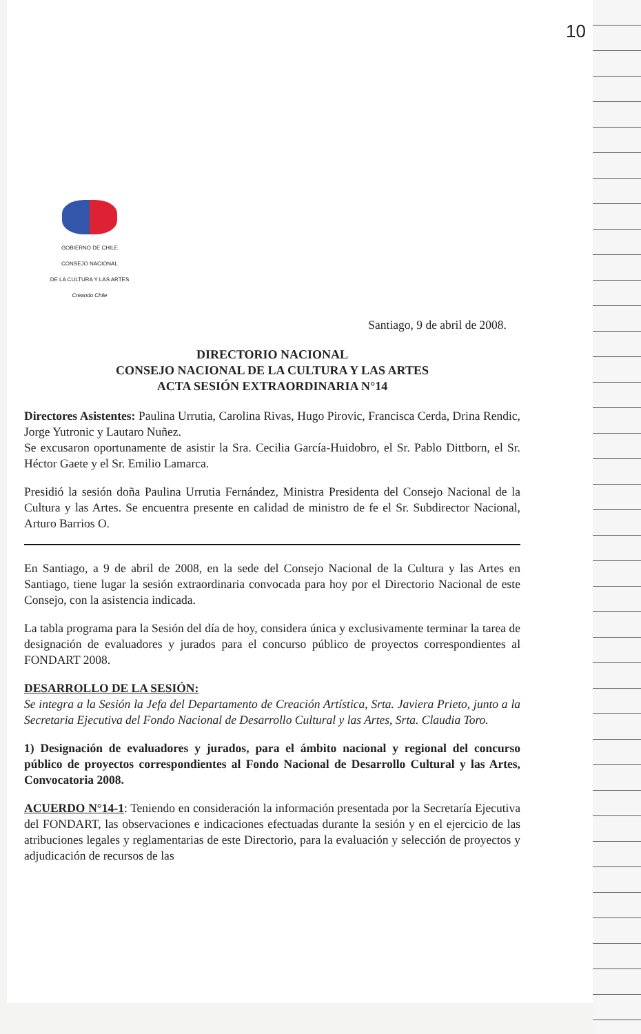10
GOBIERNO DE CHILE
CONSEJO NACIONAL
DE LA CULTURA Y LAS ARTES
Creando Chile
Santiago, 9 de abril de 2008.
DIRECTORIO NACIONAL
CONSEJO NACIONAL DE LA CULTURA Y LAS ARTES
ACTA SESIÓN EXTRAORDINARIA N°14
Directores Asistentes: Paulina Urrutia, Carolina Rivas, Hugo Pirovic, Francisca Cerda, Drina Rendic, Jorge Yutronic y Lautaro Nuñez.
Se excusaron oportunamente de asistir la Sra. Cecilia García-Huidobro, el Sr. Pablo Dittborn, el Sr. Héctor Gaete y el Sr. Emilio Lamarca.
Presidió la sesión doña Paulina Urrutia Fernández, Ministra Presidenta del Consejo Nacional de la Cultura y las Artes. Se encuentra presente en calidad de ministro de fe el Sr. Subdirector Nacional, Arturo Barrios O.
En Santiago, a 9 de abril de 2008, en la sede del Consejo Nacional de la Cultura y las Artes en Santiago, tiene lugar la sesión extraordinaria convocada para hoy por el Directorio Nacional de este Consejo, con la asistencia indicada.
La tabla programa para la Sesión del día de hoy, considera única y exclusivamente terminar la tarea de designación de evaluadores y jurados para el concurso público de proyectos correspondientes al FONDART 2008.
DESARROLLO DE LA SESIÓN:
Se integra a la Sesión la Jefa del Departamento de Creación Artística, Srta. Javiera Prieto, junto a la Secretaria Ejecutiva del Fondo Nacional de Desarrollo Cultural y las Artes, Srta. Claudia Toro.
1) Designación de evaluadores y jurados, para el ámbito nacional y regional del concurso público de proyectos correspondientes al Fondo Nacional de Desarrollo Cultural y las Artes, Convocatoria 2008.
ACUERDO N°14-1: Teniendo en consideración la información presentada por la Secretaría Ejecutiva del FONDART, las observaciones e indicaciones efectuadas durante la sesión y en el ejercicio de las atribuciones legales y reglamentarias de este Directorio, para la evaluación y selección de proyectos y adjudicación de recursos de las